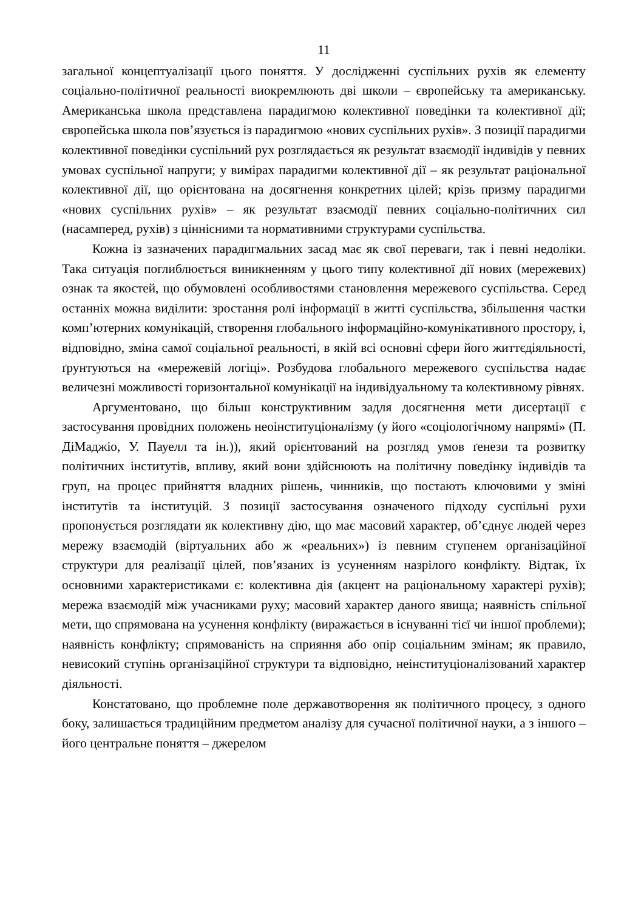11
загальної концептуалізації цього поняття. У дослідженні суспільних рухів як елементу соціально-політичної реальності виокремлюють дві школи – європейську та американську. Американська школа представлена парадигмою колективної поведінки та колективної дії; європейська школа пов’язується із парадигмою «нових суспільних рухів». З позиції парадигми колективної поведінки суспільний рух розглядається як результат взаємодії індивідів у певних умовах суспільної напруги; у вимірах парадигми колективної дії – як результат раціональної колективної дії, що орієнтована на досягнення конкретних цілей; крізь призму парадигми «нових суспільних рухів» – як результат взаємодії певних соціально-політичних сил (насамперед, рухів) з ціннісними та нормативними структурами суспільства.
Кожна із зазначених парадигмальних засад має як свої переваги, так і певні недоліки. Така ситуація поглиблюється виникненням у цього типу колективної дії нових (мережевих) ознак та якостей, що обумовлені особливостями становлення мережевого суспільства. Серед останніх можна виділити: зростання ролі інформації в житті суспільства, збільшення частки комп’ютерних комунікацій, створення глобального інформаційно-комунікативного простору, і, відповідно, зміна самої соціальної реальності, в якій всі основні сфери його життєдіяльності, ґрунтуються на «мережевій логіці». Розбудова глобального мережевого суспільства надає величезні можливості горизонтальної комунікації на індивідуальному та колективному рівнях.
Аргументовано, що більш конструктивним задля досягнення мети дисертації є застосування провідних положень неоінституціоналізму (у його «соціологічному напрямі» (П. ДіМаджіо, У. Пауелл та ін.)), який орієнтований на розгляд умов ґенези та розвитку політичних інститутів, впливу, який вони здійснюють на політичну поведінку індивідів та груп, на процес прийняття владних рішень, чинників, що постають ключовими у зміні інститутів та інституцій. З позиції застосування означеного підходу суспільні рухи пропонується розглядати як колективну дію, що має масовий характер, об’єднує людей через мережу взаємодій (віртуальних або ж «реальних») із певним ступенем організаційної структури для реалізації цілей, пов’язаних із усуненням назрілого конфлікту. Відтак, їх основними характеристиками є: колективна дія (акцент на раціональному характері рухів); мережа взаємодій між учасниками руху; масовий характер даного явища; наявність спільної мети, що спрямована на усунення конфлікту (виражається в існуванні тієї чи іншої проблеми); наявність конфлікту; спрямованість на сприяння або опір соціальним змінам; як правило, невисокий ступінь організаційної структури та відповідно, неінституціоналізований характер діяльності.
Констатовано, що проблемне поле державотворення як політичного процесу, з одного боку, залишається традиційним предметом аналізу для сучасної політичної науки, а з іншого – його центральне поняття – джерелом